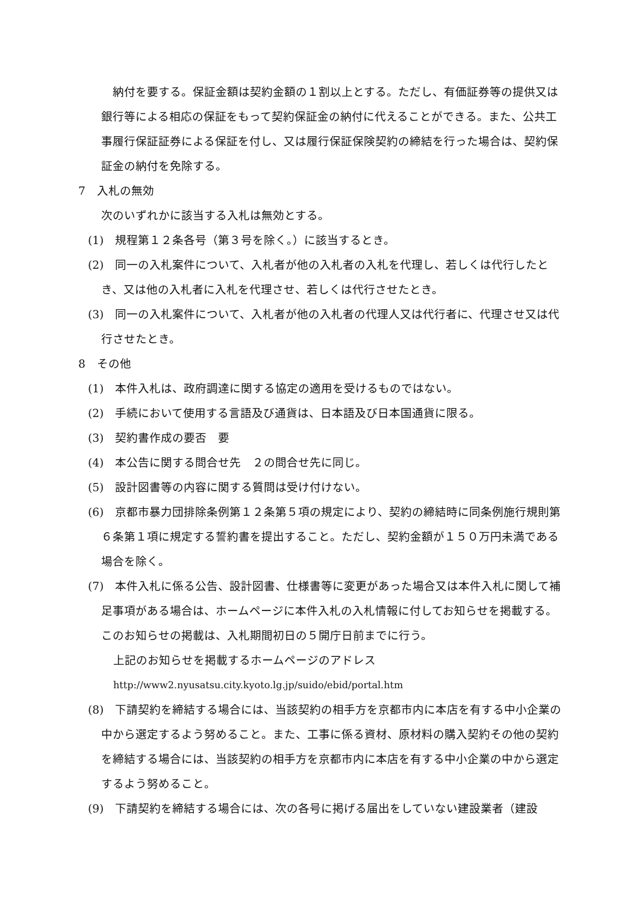納付を要する。保証金額は契約金額の１割以上とする。ただし、有価証券等の提供又は銀行等による相応の保証をもって契約保証金の納付に代えることができる。また、公共工事履行保証証券による保証を付し、又は履行保証保険契約の締結を行った場合は、契約保証金の納付を免除する。
7　入札の無効
次のいずれかに該当する入札は無効とする。
(1)　規程第１２条各号（第３号を除く。）に該当するとき。
(2)　同一の入札案件について、入札者が他の入札者の入札を代理し、若しくは代行したとき、又は他の入札者に入札を代理させ、若しくは代行させたとき。
(3)　同一の入札案件について、入札者が他の入札者の代理人又は代行者に、代理させ又は代行させたとき。
8　その他
(1)　本件入札は、政府調達に関する協定の適用を受けるものではない。
(2)　手続において使用する言語及び通貨は、日本語及び日本国通貨に限る。
(3)　契約書作成の要否　要
(4)　本公告に関する問合せ先　２の問合せ先に同じ。
(5)　設計図書等の内容に関する質問は受け付けない。
(6)　京都市暴力団排除条例第１２条第５項の規定により、契約の締結時に同条例施行規則第６条第１項に規定する誓約書を提出すること。ただし、契約金額が１５０万円未満である場合を除く。
(7)　本件入札に係る公告、設計図書、仕様書等に変更があった場合又は本件入札に関して補足事項がある場合は、ホームページに本件入札の入札情報に付してお知らせを掲載する。このお知らせの掲載は、入札期間初日の５開庁日前までに行う。
上記のお知らせを掲載するホームページのアドレス
http://www2.nyusatsu.city.kyoto.lg.jp/suido/ebid/portal.htm
(8)　下請契約を締結する場合には、当該契約の相手方を京都市内に本店を有する中小企業の中から選定するよう努めること。また、工事に係る資材、原材料の購入契約その他の契約を締結する場合には、当該契約の相手方を京都市内に本店を有する中小企業の中から選定するよう努めること。
(9)　下請契約を締結する場合には、次の各号に掲げる届出をしていない建設業者（建設